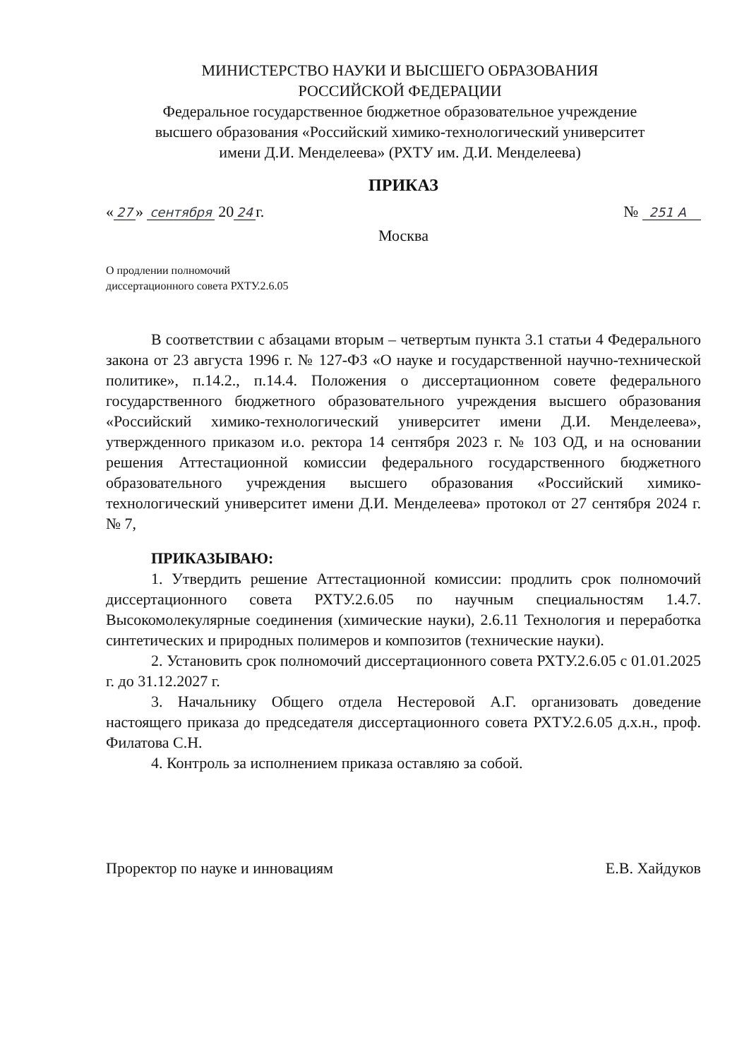МИНИСТЕРСТВО НАУКИ И ВЫСШЕГО ОБРАЗОВАНИЯ
РОССИЙСКОЙ ФЕДЕРАЦИИ
Федеральное государственное бюджетное образовательное учреждение
высшего образования «Российский химико-технологический университет
имени Д.И. Менделеева» (РХТУ им. Д.И. Менделеева)
ПРИКАЗ
« 27 » сентября 20 24 г. № 251 А
Москва
О продлении полномочий
диссертационного совета РХТУ.2.6.05
В соответствии с абзацами вторым – четвертым пункта 3.1 статьи 4 Федерального закона от 23 августа 1996 г. № 127-ФЗ «О науке и государственной научно-технической политике», п.14.2., п.14.4. Положения о диссертационном совете федерального государственного бюджетного образовательного учреждения высшего образования «Российский химико-технологический университет имени Д.И. Менделеева», утвержденного приказом и.о. ректора 14 сентября 2023 г. № 103 ОД, и на основании решения Аттестационной комиссии федерального государственного бюджетного образовательного учреждения высшего образования «Российский химико-технологический университет имени Д.И. Менделеева» протокол от 27 сентября 2024 г. № 7,
ПРИКАЗЫВАЮ:
1. Утвердить решение Аттестационной комиссии: продлить срок полномочий диссертационного совета РХТУ.2.6.05 по научным специальностям 1.4.7. Высокомолекулярные соединения (химические науки), 2.6.11 Технология и переработка синтетических и природных полимеров и композитов (технические науки).
2. Установить срок полномочий диссертационного совета РХТУ.2.6.05 с 01.01.2025 г. до 31.12.2027 г.
3. Начальнику Общего отдела Нестеровой А.Г. организовать доведение настоящего приказа до председателя диссертационного совета РХТУ.2.6.05 д.х.н., проф. Филатова С.Н.
4. Контроль за исполнением приказа оставляю за собой.
Проректор по науке и инновациям Е.В. Хайдуков